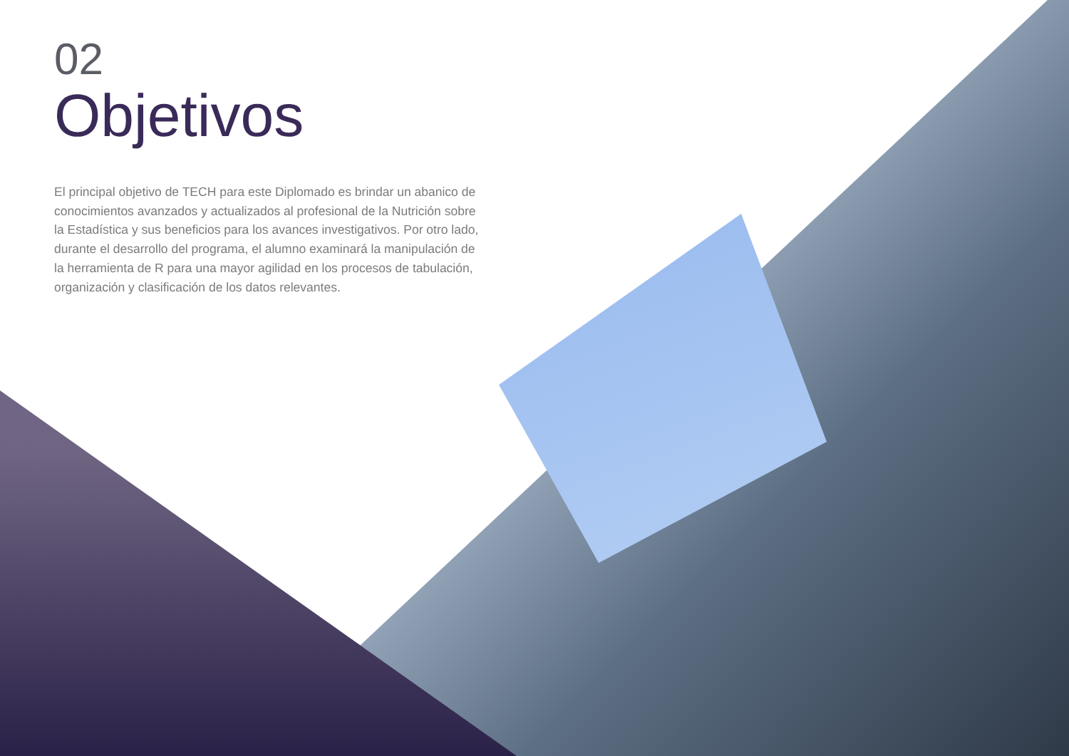02
Objetivos
El principal objetivo de TECH para este Diplomado es brindar un abanico de conocimientos avanzados y actualizados al profesional de la Nutrición sobre la Estadística y sus beneficios para los avances investigativos. Por otro lado, durante el desarrollo del programa, el alumno examinará la manipulación de la herramienta de R para una mayor agilidad en los procesos de tabulación, organización y clasificación de los datos relevantes.